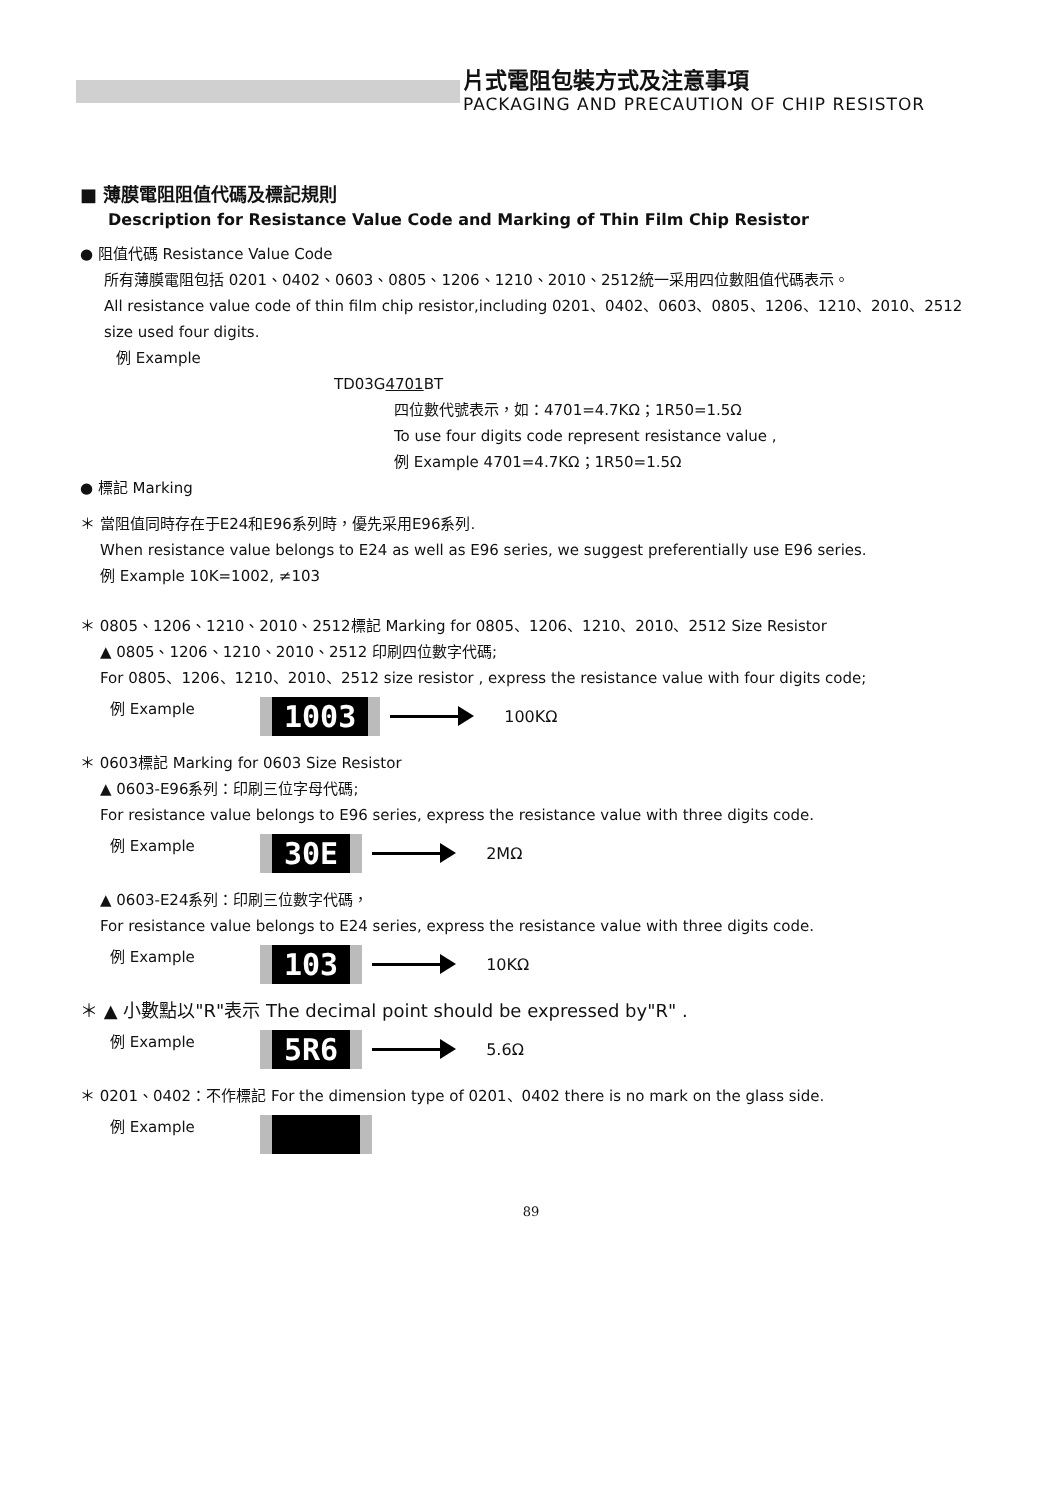片式電阻包裝方式及注意事項
PACKAGING AND PRECAUTION OF CHIP RESISTOR
■ 薄膜電阻阻值代碼及標記規則
Description for Resistance Value Code and Marking of Thin Film Chip Resistor
● 阻值代碼 Resistance Value Code
所有薄膜電阻包括 0201、0402、0603、0805、1206、1210、2010、2512統一采用四位數阻值代碼表示。
All resistance value code of thin film chip resistor,including 0201、0402、0603、0805、1206、1210、2010、2512 size used four digits.
例 Example
TD03G4701 BT
四位數代號表示，如：4701=4.7KΩ；1R50=1.5Ω
To use four digits code represent resistance value ,
例 Example 4701=4.7KΩ；1R50=1.5Ω
● 標記 Marking
＊ 當阻值同時存在于E24和E96系列時，優先采用E96系列.
When resistance value belongs to E24 as well as E96 series, we suggest preferentially use E96 series.
例 Example 10K=1002, ≠103
＊ 0805、1206、1210、2010、2512標記 Marking for 0805、1206、1210、2010、2512 Size Resistor
▲ 0805、1206、1210、2010、2512 印刷四位數字代碼;
For 0805、1206、1210、2010、2512 size resistor , express the resistance value with four digits code;
例 Example 1003 100KΩ
＊ 0603標記 Marking for 0603 Size Resistor
▲ 0603-E96系列：印刷三位字母代碼;
For resistance value belongs to E96 series, express the resistance value with three digits code.
例 Example 30E 2MΩ
▲ 0603-E24系列：印刷三位數字代碼，
For resistance value belongs to E24 series, express the resistance value with three digits code.
例 Example 103 10KΩ
＊ ▲ 小數點以"R"表示 The decimal point should be expressed by"R" .
例 Example 5R6 5.6Ω
＊ 0201、0402：不作標記 For the dimension type of 0201、0402 there is no mark on the glass side.
例 Example
89